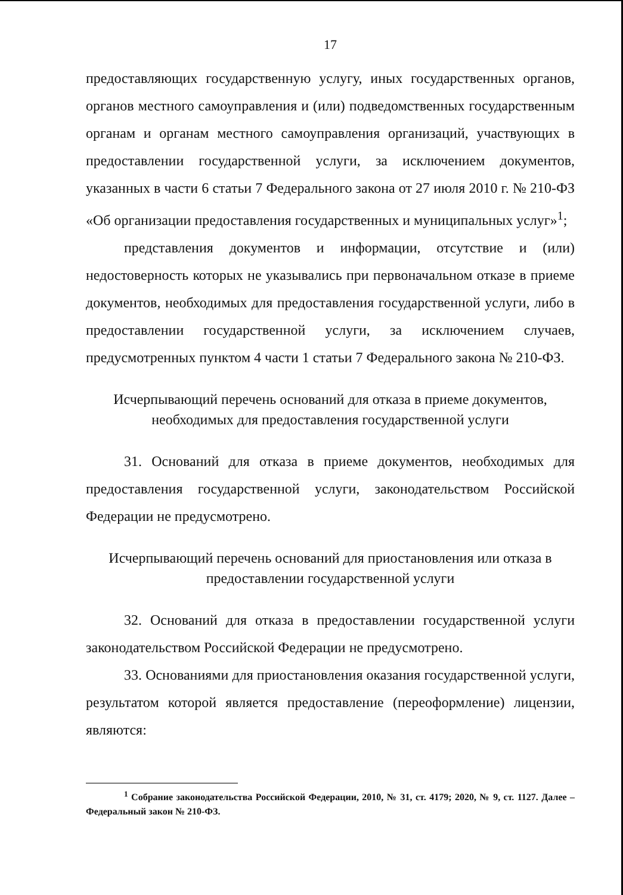17
предоставляющих государственную услугу, иных государственных органов, органов местного самоуправления и (или) подведомственных государственным органам и органам местного самоуправления организаций, участвующих в предоставлении государственной услуги, за исключением документов, указанных в части 6 статьи 7 Федерального закона от 27 июля 2010 г. № 210-ФЗ «Об организации предоставления государственных и муниципальных услуг»<sup>1</sup>;
представления документов и информации, отсутствие и (или) недостоверность которых не указывались при первоначальном отказе в приеме документов, необходимых для предоставления государственной услуги, либо в предоставлении государственной услуги, за исключением случаев, предусмотренных пунктом 4 части 1 статьи 7 Федерального закона № 210-ФЗ.
Исчерпывающий перечень оснований для отказа в приеме документов,
необходимых для предоставления государственной услуги
31. Оснований для отказа в приеме документов, необходимых для предоставления государственной услуги, законодательством Российской Федерации не предусмотрено.
Исчерпывающий перечень оснований для приостановления или отказа в
предоставлении государственной услуги
32. Оснований для отказа в предоставлении государственной услуги законодательством Российской Федерации не предусмотрено.
33. Основаниями для приостановления оказания государственной услуги, результатом которой является предоставление (переоформление) лицензии, являются:
<sup>1</sup> Собрание законодательства Российской Федерации, 2010, № 31, ст. 4179; 2020, № 9, ст. 1127. Далее – Федеральный закон № 210-ФЗ.